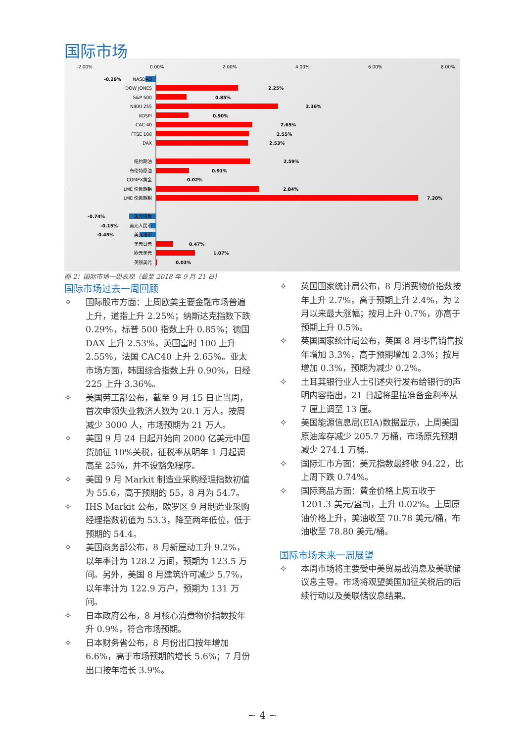国际市场
-2.00%
0.00%
2.00%
4.00%
6.00%
8.00%
NASDAQ
DOW JONES
S&P 500
NIKKI 255
KOSPI
CAC 40
FTSE 100
DAX
纽约期油
布伦特原油
COMEX黄金
LME 伦敦期铝
LME 伦敦期铜
美元指数
美元人民币
美元港币
美元日元
欧元美元
英镑美元
-0.29%
2.25%
0.85%
3.36%
0.90%
2.65%
2.55%
2.53%
2.59%
0.91%
0.02%
2.84%
7.20%
-0.74%
-0.15%
-0.45%
0.47%
1.07%
0.03%
图 2：国际市场一周表现（截至 2018 年 9 月 21 日）
国际市场过去一周回顾
✧ 国际股市方面：上周欧美主要金融市场普遍上升，道指上升 2.25%；纳斯达克指数下跌 0.29%，标普 500 指数上升 0.85%；德国 DAX 上升 2.53%，英国富时 100 上升 2.55%，法国 CAC40 上升 2.65%。亚太市场方面，韩国综合指数上升 0.90%，日经 225 上升 3.36%。
✧ 美国劳工部公布，截至 9 月 15 日止当周，首次申领失业救济人数为 20.1 万人，按周减少 3000 人，市场预期为 21 万人。
✧ 美国 9 月 24 日起开始向 2000 亿美元中国货加征 10%关税，征税率从明年 1 月起调高至 25%，并不设豁免程序。
✧ 美国 9 月 Markit 制造业采购经理指数初值为 55.6，高于预期的 55，8 月为 54.7。
✧ IHS Markit 公布，欧罗区 9 月制造业采购经理指数初值为 53.3，降至两年低位，低于预期的 54.4。
✧ 美国商务部公布，8 月新屋动工升 9.2%，以年率计为 128.2 万间，预期为 123.5 万间。另外，美国 8 月建筑许可减少 5.7%，以年率计为 122.9 万户，预期为 131 万间。
✧ 日本政府公布，8 月核心消费物价指数按年升 0.9%，符合市场预期。
✧ 日本财务省公布，8 月份出口按年增加 6.6%，高于市场预期的增长 5.6%；7 月份出口按年增长 3.9%。
✧ 英国国家统计局公布，8 月消费物价指数按年上升 2.7%，高于预期上升 2.4%，为 2 月以来最大涨幅；按月上升 0.7%，亦高于预期上升 0.5%。
✧ 英国国家统计局公布，英国 8 月零售销售按年增加 3.3%，高于预期增加 2.3%；按月增加 0.3%，预期为减少 0.2%。
✧ 土耳其银行业人士引述央行发布给银行的声明内容指出，21 日起将里拉准备金利率从 7 厘上调至 13 厘。
✧ 美国能源信息局(EIA)数据显示，上周美国原油库存减少 205.7 万桶，市场原先预期减少 274.1 万桶。
✧ 国际汇市方面：美元指数最终收 94.22，比上周下跌 0.74%。
✧ 国际商品方面：黄金价格上周五收于 1201.3 美元/盎司，上升 0.02%。上周原油价格上升，美油收至 70.78 美元/桶，布油收至 78.80 美元/桶。
国际市场未来一周展望
✧ 本周市场将主要受中美贸易战消息及美联储议息主导。市场将观望美国加征关税后的后续行动以及美联储议息结果。
~ 4 ~